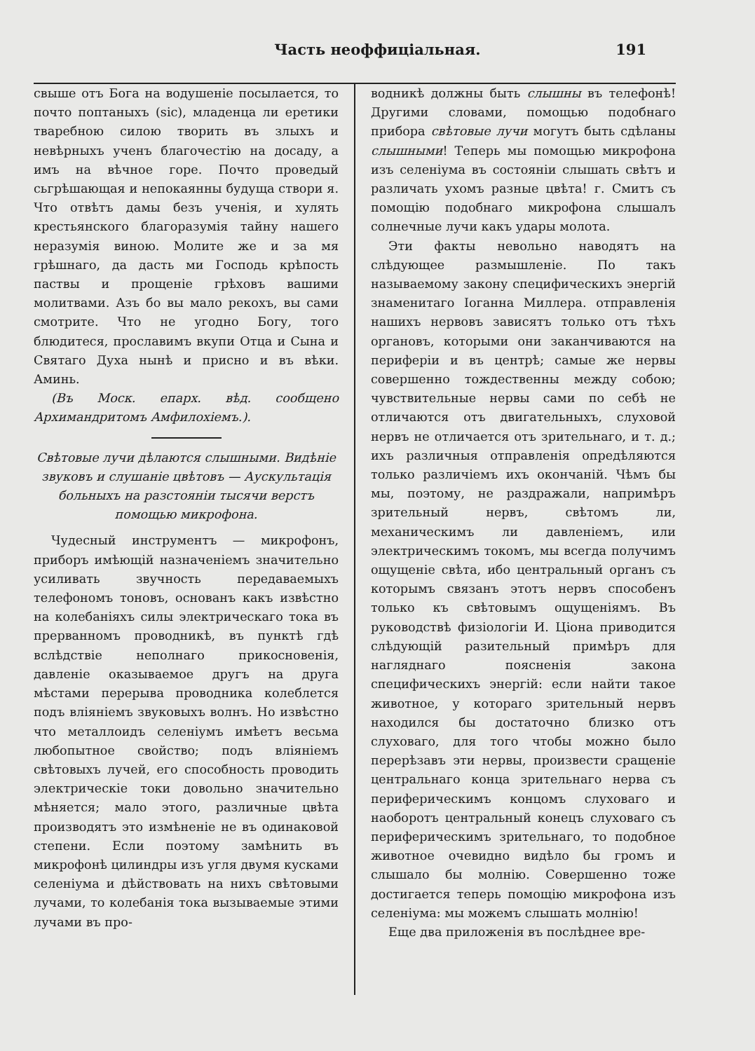Часть неоффиціальная. 191
свыше отъ Бога на водушеніе посылается, то почто поптаныхъ (sic), младенца ли еретики тваребною силою творить въ злыхъ и невѣрныхъ ученъ благочестію на досаду, а имъ на вѣчное горе. Почто проведый сьгрѣшающая и непокаянны будуща створи я. Что отвѣтъ дамы безъ ученія, и хулять крестьянского благоразумія тайну нашего неразумія виною. Молите же и за мя грѣшнаго, да дасть ми Господь крѣпость паствы и прощеніе грѣховъ вашими молитвами. Азъ бо вы мало рекохъ, вы сами смотрите. Что не угодно Богу, того блюдитеся, прославимъ вкупи Отца и Сына и Святаго Духа нынѣ и присно и въ вѣки. Аминь.
(Въ Моск. епарх. вѣд. сообщено Архимандритомъ Амфилохіемъ.).
Свѣтовые лучи дѣлаются слышными. Видѣніе звуковъ и слушаніе цвѣтовъ — Аускультація больныхъ на разстояніи тысячи верстъ помощью микрофона.
Чудесный инструментъ — микрофонъ, приборъ имѣющій назначеніемъ значительно усиливать звучность передаваемыхъ телефономъ тоновъ, основанъ какъ извѣстно на колебаніяхъ силы электрическаго тока въ прерванномъ проводникѣ, въ пунктѣ гдѣ вслѣдствіе неполнаго прикосновенія, давленіе оказываемое другъ на друга мѣстами перерыва проводника колеблется подъ вліяніемъ звуковыхъ волнъ. Но извѣстно что металлоидъ селеніумъ имѣетъ весьма любопытное свойство; подъ вліяніемъ свѣтовыхъ лучей, его способность проводить электрическіе токи довольно значительно мѣняется; мало этого, различные цвѣта производятъ это измѣненіе не въ одинаковой степени. Если поэтому замѣнить въ микрофонѣ цилиндры изъ угля двумя кусками селеніума и дѣйствовать на нихъ свѣтовыми лучами, то колебанія тока вызываемые этими лучами въ про-
водникѣ должны быть слышны въ телефонѣ! Другими словами, помощью подобнаго прибора свѣтовые лучи могутъ быть сдѣланы слышными! Теперь мы помощью микрофона изъ селеніума въ состояніи слышать свѣтъ и различать ухомъ разные цвѣта! г. Смитъ съ помощію подобнаго микрофона слышалъ солнечные лучи какъ удары молота.
Эти факты невольно наводятъ на слѣдующее размышленіе. По такъ называемому закону специфическихъ энергій знаменитаго Іоганна Миллера. отправленія нашихъ нервовъ зависятъ только отъ тѣхъ органовъ, которыми они заканчиваются на периферіи и въ центрѣ; самые же нервы совершенно тождественны между собою; чувствительные нервы сами по себѣ не отличаются отъ двигательныхъ, слуховой нервъ не отличается отъ зрительнаго, и т. д.; ихъ различныя отправленія опредѣляются только различіемъ ихъ окончаній. Чѣмъ бы мы, поэтому, не раздражали, напримѣръ зрительный нервъ, свѣтомъ ли, механическимъ ли давленіемъ, или электрическимъ токомъ, мы всегда получимъ ощущеніе свѣта, ибо центральный органъ съ которымъ связанъ этотъ нервъ способенъ только къ свѣтовымъ ощущеніямъ. Въ руководствѣ физіологіи И. Ціона приводится слѣдующій разительный примѣръ для нагляднаго поясненія закона специфическихъ энергій: если найти такое животное, у котораго зрительный нервъ находился бы достаточно близко отъ слуховаго, для того чтобы можно было перерѣзавъ эти нервы, произвести сращеніе центральнаго конца зрительнаго нерва съ периферическимъ концомъ слуховаго и наоборотъ центральный конецъ слуховаго съ периферическимъ зрительнаго, то подобное животное очевидно видѣло бы громъ и слышало бы молнію. Совершенно тоже достигается теперь помощію микрофона изъ селеніума: мы можемъ слышать молнію!
Еще два приложенія въ послѣднее вре-